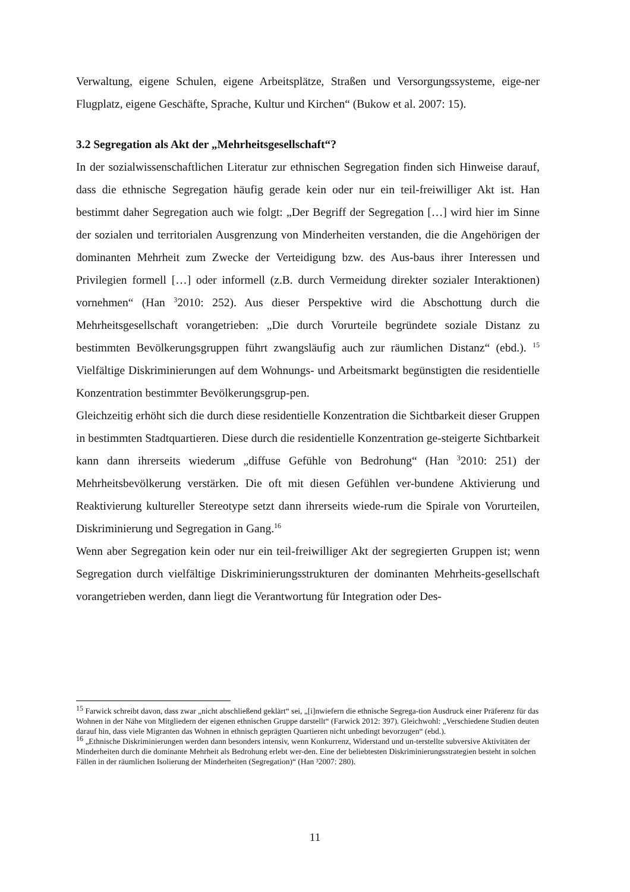Verwaltung, eigene Schulen, eigene Arbeitsplätze, Straßen und Versorgungssysteme, eige-ner Flugplatz, eigene Geschäfte, Sprache, Kultur und Kirchen“ (Bukow et al. 2007: 15).
3.2 Segregation als Akt der „Mehrheitsgesellschaft“?
In der sozialwissenschaftlichen Literatur zur ethnischen Segregation finden sich Hinweise darauf, dass die ethnische Segregation häufig gerade kein oder nur ein teil-freiwilliger Akt ist. Han bestimmt daher Segregation auch wie folgt: „Der Begriff der Segregation […] wird hier im Sinne der sozialen und territorialen Ausgrenzung von Minderheiten verstanden, die die Angehörigen der dominanten Mehrheit zum Zwecke der Verteidigung bzw. des Aus-baus ihrer Interessen und Privilegien formell […] oder informell (z.B. durch Vermeidung direkter sozialer Interaktionen) vornehmen“ (Han <sup>3</sup>2010: 252). Aus dieser Perspektive wird die Abschottung durch die Mehrheitsgesellschaft vorangetrieben: „Die durch Vorurteile begründete soziale Distanz zu bestimmten Bevölkerungsgruppen führt zwangsläufig auch zur räumlichen Distanz“ (ebd.). <sup>15</sup> Vielfältige Diskriminierungen auf dem Wohnungs- und Arbeitsmarkt begünstigten die residentielle Konzentration bestimmter Bevölkerungsgrup-pen.
Gleichzeitig erhöht sich die durch diese residentielle Konzentration die Sichtbarkeit dieser Gruppen in bestimmten Stadtquartieren. Diese durch die residentielle Konzentration ge-steigerte Sichtbarkeit kann dann ihrerseits wiederum „diffuse Gefühle von Bedrohung“ (Han <sup>3</sup>2010: 251) der Mehrheitsbevölkerung verstärken. Die oft mit diesen Gefühlen ver-bundene Aktivierung und Reaktivierung kultureller Stereotype setzt dann ihrerseits wiede-rum die Spirale von Vorurteilen, Diskriminierung und Segregation in Gang.<sup>16</sup>
Wenn aber Segregation kein oder nur ein teil-freiwilliger Akt der segregierten Gruppen ist; wenn Segregation durch vielfältige Diskriminierungsstrukturen der dominanten Mehrheits-gesellschaft vorangetrieben werden, dann liegt die Verantwortung für Integration oder Des-
<sup>15</sup> Farwick schreibt davon, dass zwar „nicht abschließend geklärt“ sei, „[i]nwiefern die ethnische Segrega-tion Ausdruck einer Präferenz für das Wohnen in der Nähe von Mitgliedern der eigenen ethnischen Gruppe darstellt“ (Farwick 2012: 397). Gleichwohl: „Verschiedene Studien deuten darauf hin, dass viele Migranten das Wohnen in ethnisch geprägten Quartieren nicht unbedingt bevorzugen“ (ebd.).
<sup>16</sup> „Ethnische Diskriminierungen werden dann besonders intensiv, wenn Konkurrenz, Widerstand und un-terstellte subversive Aktivitäten der Minderheiten durch die dominante Mehrheit als Bedrohung erlebt wer-den. Eine der beliebtesten Diskriminierungsstrategien besteht in solchen Fällen in der räumlichen Isolierung der Minderheiten (Segregation)“ (Han ³2007: 280).
11